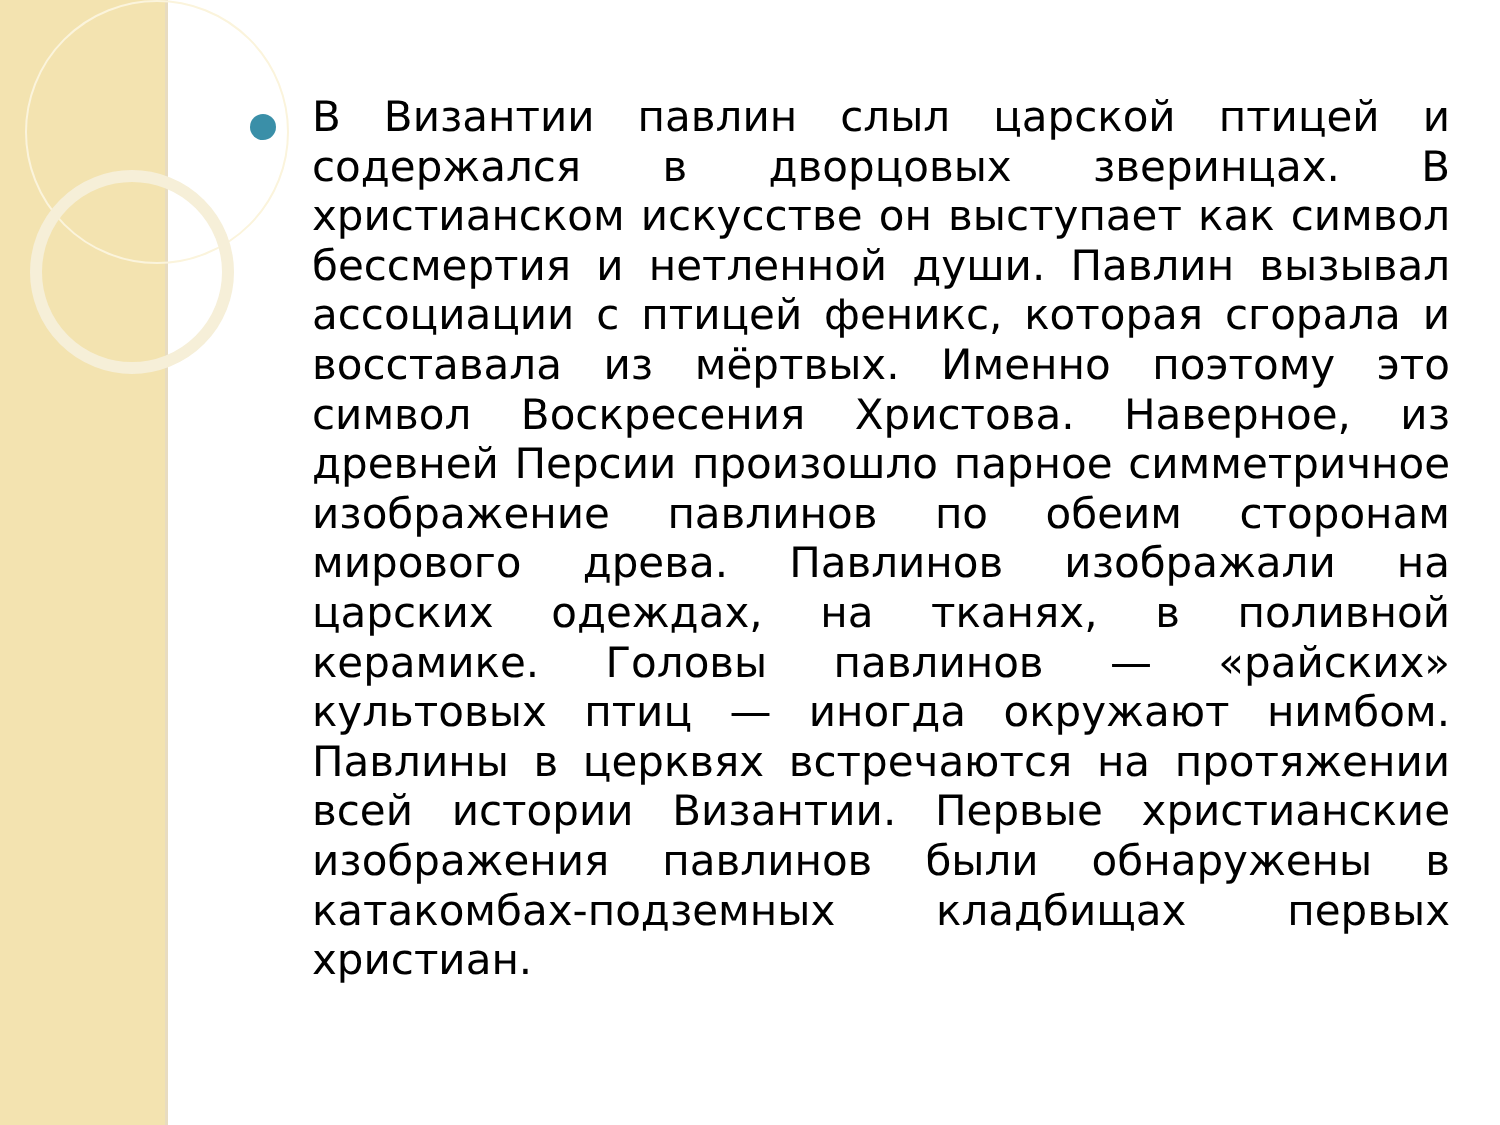В Византии павлин слыл царской птицей и содержался в дворцовых зверинцах. В христианском искусстве он выступает как символ бессмертия и нетленной души. Павлин вызывал ассоциации с птицей феникс, которая сгорала и восставала из мёртвых. Именно поэтому это символ Воскресения Христова. Наверное, из древней Персии произошло парное симметричное изображение павлинов по обеим сторонам мирового древа. Павлинов изображали на царских одеждах, на тканях, в поливной керамике. Головы павлинов — «райских» культовых птиц — иногда окружают нимбом. Павлины в церквях встречаются на протяжении всей истории Византии. Первые христианские изображения павлинов были обнаружены в катакомбах-подземных кладбищах первых христиан.